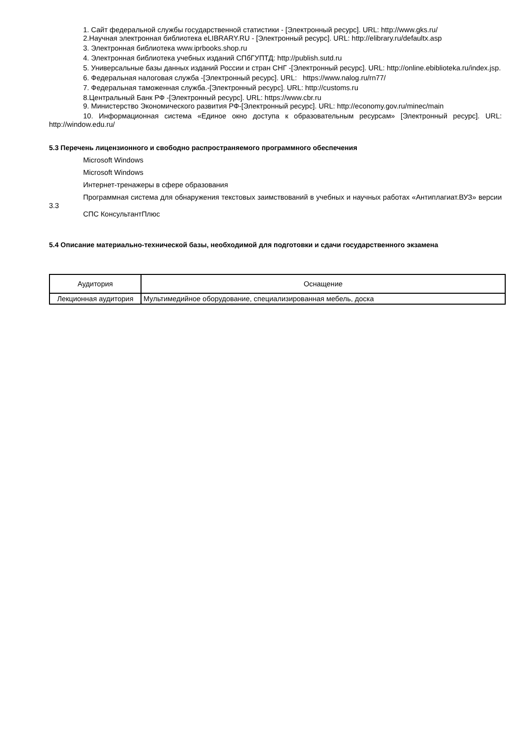1. Сайт федеральной службы государственной статистики - [Электронный ресурс]. URL: http://www.gks.ru/
2.Научная электронная библиотека eLIBRARY.RU - [Электронный ресурс]. URL: http://elibrary.ru/defaultx.asp
3. Электронная библиотека www.iprbooks.shop.ru
4. Электронная библиотека учебных изданий СПбГУПТД: http://publish.sutd.ru
5. Универсальные базы данных изданий России и стран СНГ -[Электронный ресурс]. URL: http://online.ebiblioteka.ru/index.jsp.
6. Федеральная налоговая служба -[Электронный ресурс]. URL: https://www.nalog.ru/rn77/
7. Федеральная таможенная служба.-[Электронный ресурс]. URL: http://customs.ru
8.Центральный Банк РФ -[Электронный ресурс]. URL: https://www.cbr.ru
9. Министерство Экономического развития РФ-[Электронный ресурс]. URL: http://economy.gov.ru/minec/main
10. Информационная система «Единое окно доступа к образовательным ресурсам» [Электронный ресурс]. URL: http://window.edu.ru/
5.3 Перечень лицензионного и свободно распространяемого программного обеспечения
Microsoft Windows
Microsoft Windows
Интернет-тренажеры в сфере образования
Программная система для обнаружения текстовых заимствований в учебных и научных работах «Антиплагиат.ВУЗ» версии 3.3
СПС КонсультантПлюс
5.4 Описание материально-технической базы, необходимой для подготовки и сдачи государственного экзамена
| Аудитория | Оснащение |
| Лекционная аудитория | Мультимедийное оборудование, специализированная мебель, доска |